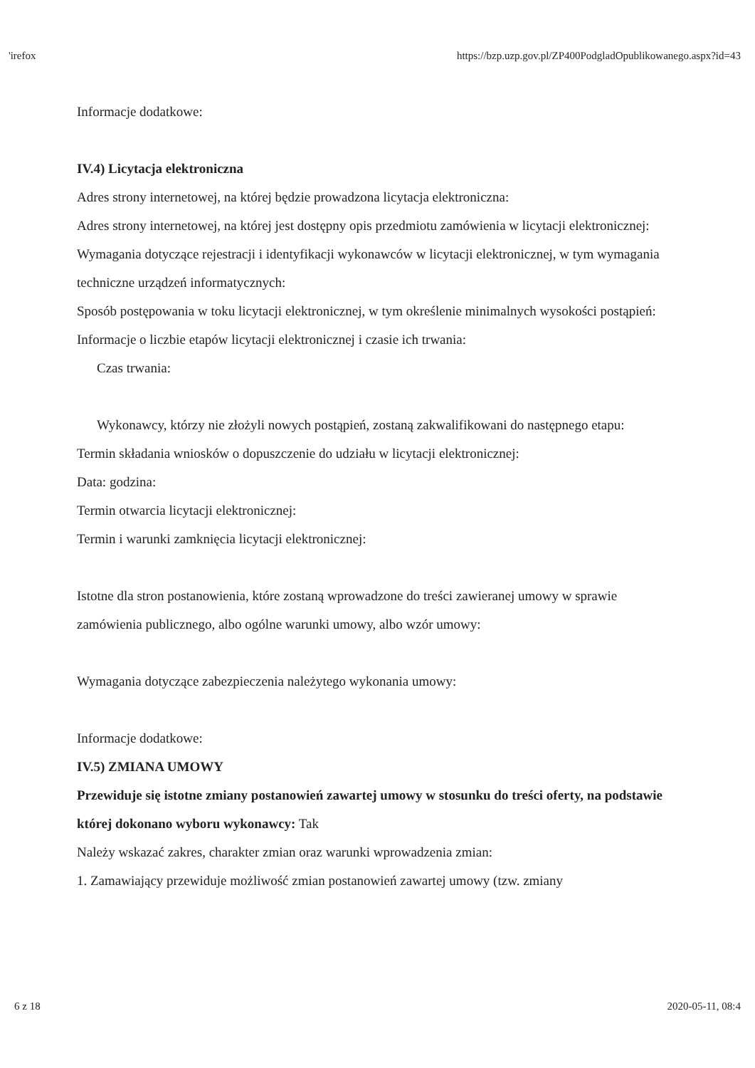'irefox https://bzp.uzp.gov.pl/ZP400PodgladOpublikowanego.aspx?id=43
Informacje dodatkowe:
IV.4) Licytacja elektroniczna
Adres strony internetowej, na której będzie prowadzona licytacja elektroniczna:
Adres strony internetowej, na której jest dostępny opis przedmiotu zamówienia w licytacji elektronicznej:
Wymagania dotyczące rejestracji i identyfikacji wykonawców w licytacji elektronicznej, w tym wymagania techniczne urządzeń informatycznych:
Sposób postępowania w toku licytacji elektronicznej, w tym określenie minimalnych wysokości postąpień:
Informacje o liczbie etapów licytacji elektronicznej i czasie ich trwania:
Czas trwania:
Wykonawcy, którzy nie złożyli nowych postąpień, zostaną zakwalifikowani do następnego etapu:
Termin składania wniosków o dopuszczenie do udziału w licytacji elektronicznej:
Data: godzina:
Termin otwarcia licytacji elektronicznej:
Termin i warunki zamknięcia licytacji elektronicznej:
Istotne dla stron postanowienia, które zostaną wprowadzone do treści zawieranej umowy w sprawie zamówienia publicznego, albo ogólne warunki umowy, albo wzór umowy:
Wymagania dotyczące zabezpieczenia należytego wykonania umowy:
Informacje dodatkowe:
IV.5) ZMIANA UMOWY
Przewiduje się istotne zmiany postanowień zawartej umowy w stosunku do treści oferty, na podstawie której dokonano wyboru wykonawcy: Tak
Należy wskazać zakres, charakter zmian oraz warunki wprowadzenia zmian:
1. Zamawiający przewiduje możliwość zmian postanowień zawartej umowy (tzw. zmiany
6 z 18 2020-05-11, 08:4